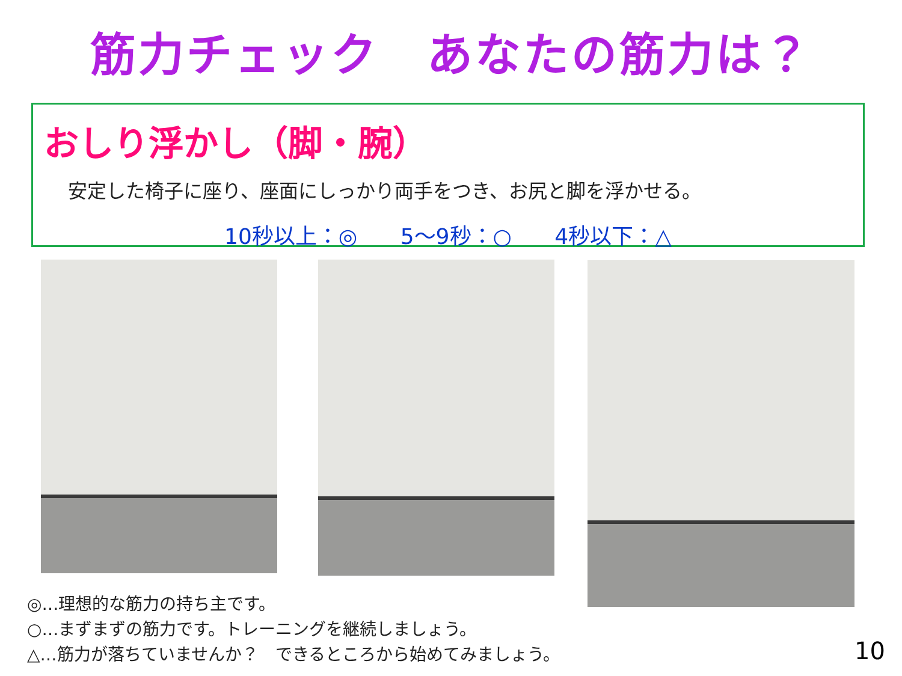筋力チェック　あなたの筋力は？
おしり浮かし（脚・腕）
安定した椅子に座り、座面にしっかり両手をつき、お尻と脚を浮かせる。
10秒以上：◎ 5～9秒：○ 4秒以下：△
◎…理想的な筋力の持ち主です。
○…まずまずの筋力です。トレーニングを継続しましょう。
△…筋力が落ちていませんか？　できるところから始めてみましょう。
10